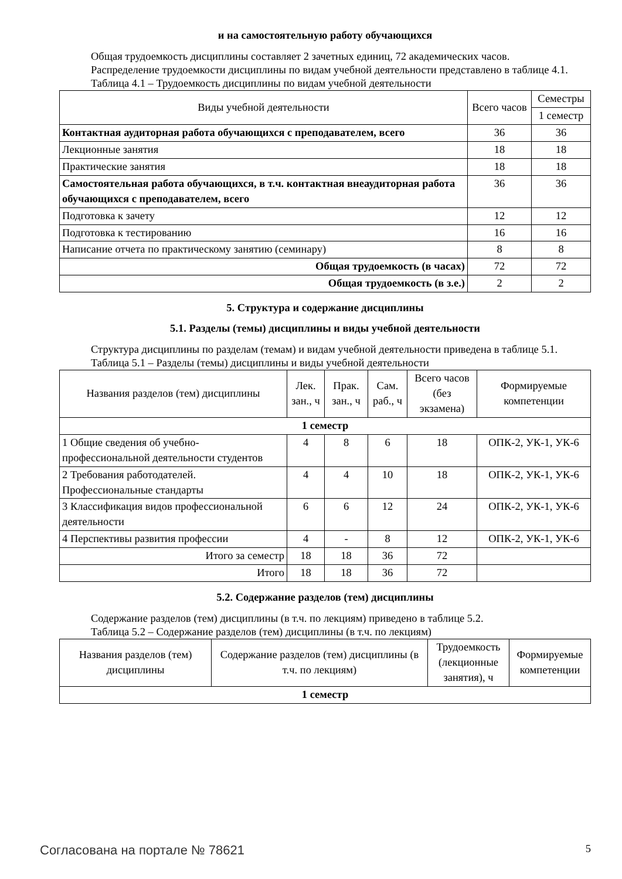и на самостоятельную работу обучающихся
Общая трудоемкость дисциплины составляет 2 зачетных единиц, 72 академических часов.
Распределение трудоемкости дисциплины по видам учебной деятельности представлено в таблице 4.1.
Таблица 4.1 – Трудоемкость дисциплины по видам учебной деятельности
| Виды учебной деятельности | Всего часов | Семестры |
| --- | --- | --- |
| | | 1 семестр |
| Контактная аудиторная работа обучающихся с преподавателем, всего | 36 | 36 |
| Лекционные занятия | 18 | 18 |
| Практические занятия | 18 | 18 |
| Самостоятельная работа обучающихся, в т.ч. контактная внеаудиторная работа обучающихся с преподавателем, всего | 36 | 36 |
| Подготовка к зачету | 12 | 12 |
| Подготовка к тестированию | 16 | 16 |
| Написание отчета по практическому занятию (семинару) | 8 | 8 |
| Общая трудоемкость (в часах) | 72 | 72 |
| Общая трудоемкость (в з.е.) | 2 | 2 |
5. Структура и содержание дисциплины
5.1. Разделы (темы) дисциплины и виды учебной деятельности
Структура дисциплины по разделам (темам) и видам учебной деятельности приведена в таблице 5.1.
Таблица 5.1 – Разделы (темы) дисциплины и виды учебной деятельности
| Названия разделов (тем) дисциплины | Лек. зан., ч | Прак. зан., ч | Сам. раб., ч | Всего часов (без экзамена) | Формируемые компетенции |
| --- | --- | --- | --- | --- | --- |
| 1 семестр | | | | | |
| 1 Общие сведения об учебно-профессиональной деятельности студентов | 4 | 8 | 6 | 18 | ОПК-2, УК-1, УК-6 |
| 2 Требования работодателей. Профессиональные стандарты | 4 | 4 | 10 | 18 | ОПК-2, УК-1, УК-6 |
| 3 Классификация видов профессиональной деятельности | 6 | 6 | 12 | 24 | ОПК-2, УК-1, УК-6 |
| 4 Перспективы развития профессии | 4 | - | 8 | 12 | ОПК-2, УК-1, УК-6 |
| Итого за семестр | 18 | 18 | 36 | 72 | |
| Итого | 18 | 18 | 36 | 72 | |
5.2. Содержание разделов (тем) дисциплины
Содержание разделов (тем) дисциплины (в т.ч. по лекциям) приведено в таблице 5.2.
Таблица 5.2 – Содержание разделов (тем) дисциплины (в т.ч. по лекциям)
| Названия разделов (тем) дисциплины | Содержание разделов (тем) дисциплины (в т.ч. по лекциям) | Трудоемкость (лекционные занятия), ч | Формируемые компетенции |
| --- | --- | --- | --- |
| 1 семестр | | | |
Согласована на портале № 78621 5